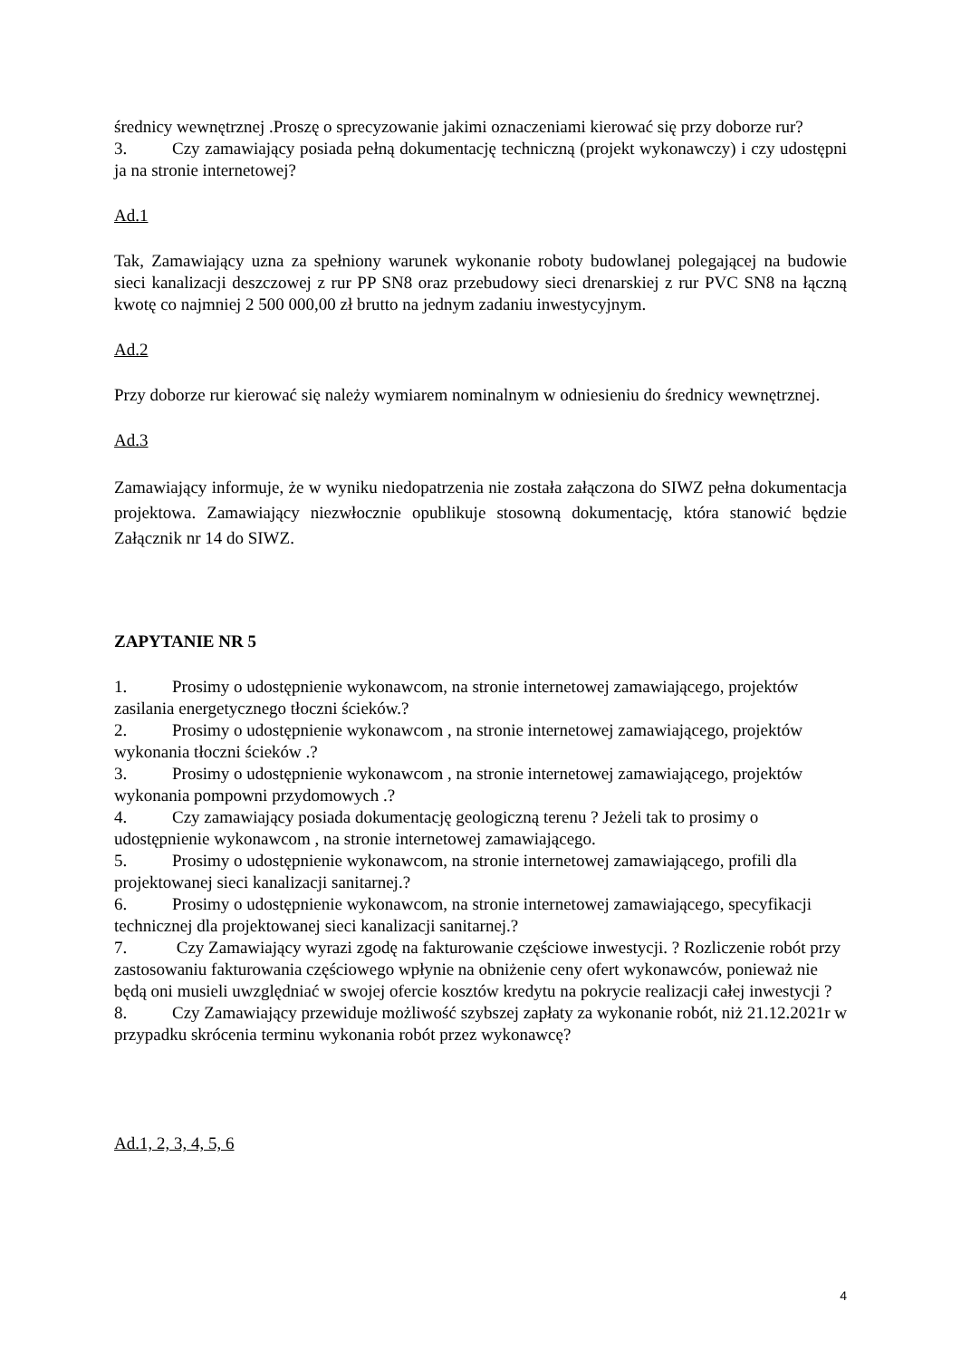średnicy wewnętrznej .Proszę o sprecyzowanie jakimi oznaczeniami kierować się przy doborze rur?
3. Czy zamawiający posiada pełną dokumentację techniczną (projekt wykonawczy) i czy udostępni ja na stronie internetowej?
Ad.1
Tak, Zamawiający uzna za spełniony warunek wykonanie roboty budowlanej polegającej na budowie sieci kanalizacji deszczowej z rur PP SN8 oraz przebudowy sieci drenarskiej z rur PVC SN8 na łączną kwotę co najmniej 2 500 000,00 zł brutto na jednym zadaniu inwestycyjnym.
Ad.2
Przy doborze rur kierować się należy wymiarem nominalnym w odniesieniu do średnicy wewnętrznej.
Ad.3
Zamawiający informuje, że w wyniku niedopatrzenia nie została załączona do SIWZ pełna dokumentacja projektowa. Zamawiający niezwłocznie opublikuje stosowną dokumentację, która stanowić będzie Załącznik nr 14 do SIWZ.
ZAPYTANIE NR 5
1. Prosimy o udostępnienie wykonawcom, na stronie internetowej zamawiającego, projektów zasilania energetycznego tłoczni ścieków.?
2. Prosimy o udostępnienie wykonawcom , na stronie internetowej zamawiającego, projektów wykonania tłoczni ścieków .?
3. Prosimy o udostępnienie wykonawcom , na stronie internetowej zamawiającego, projektów wykonania pompowni przydomowych .?
4. Czy zamawiający posiada dokumentację geologiczną terenu ? Jeżeli tak to prosimy o udostępnienie wykonawcom , na stronie internetowej zamawiającego.
5. Prosimy o udostępnienie wykonawcom, na stronie internetowej zamawiającego, profili dla projektowanej sieci kanalizacji sanitarnej.?
6. Prosimy o udostępnienie wykonawcom, na stronie internetowej zamawiającego, specyfikacji technicznej dla projektowanej sieci kanalizacji sanitarnej.?
7. Czy Zamawiający wyrazi zgodę na fakturowanie częściowe inwestycji. ? Rozliczenie robót przy zastosowaniu fakturowania częściowego wpłynie na obniżenie ceny ofert wykonawców, ponieważ nie będą oni musieli uwzględniać w swojej ofercie kosztów kredytu na pokrycie realizacji całej inwestycji ?
8. Czy Zamawiający przewiduje możliwość szybszej zapłaty za wykonanie robót, niż 21.12.2021r w przypadku skrócenia terminu wykonania robót przez wykonawcę?
Ad.1, 2, 3, 4, 5, 6
4